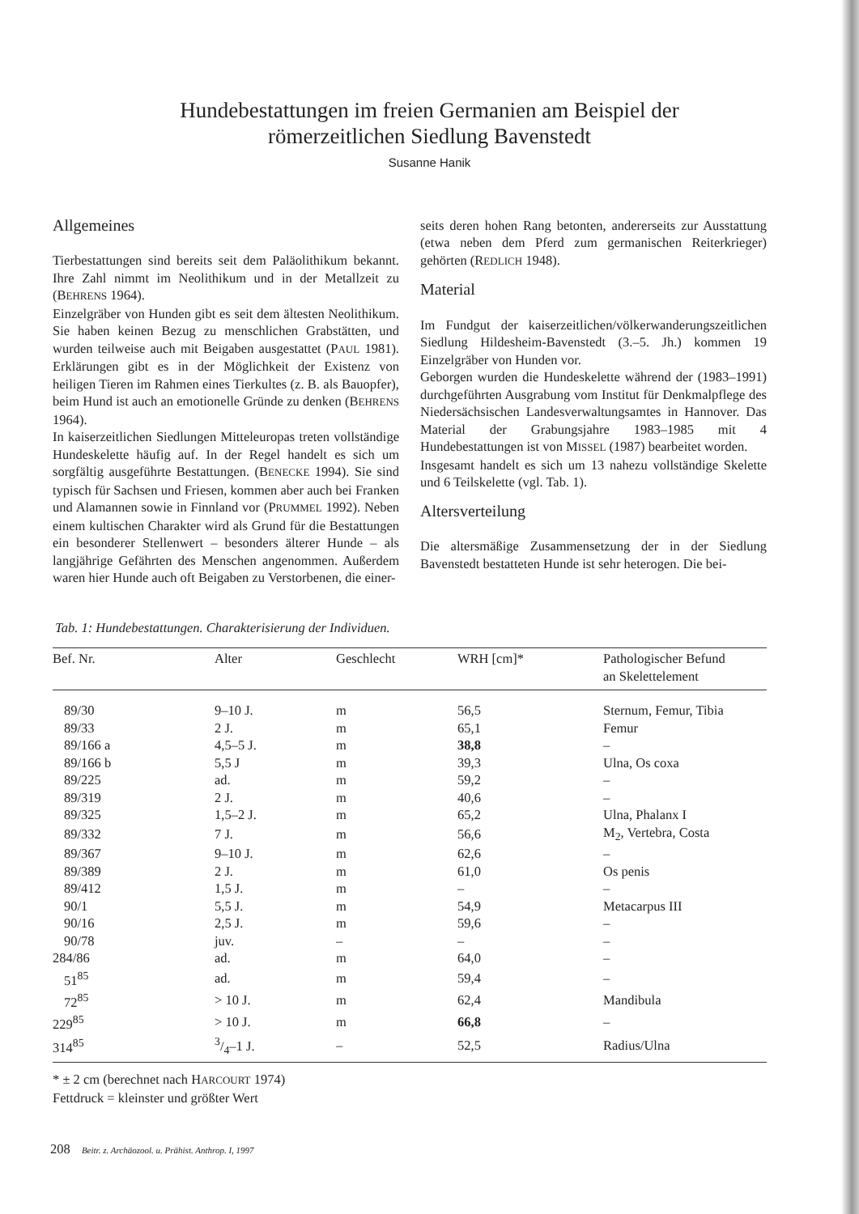Hundebestattungen im freien Germanien am Beispiel der
römerzeitlichen Siedlung Bavenstedt
Susanne Hanik
Allgemeines
Tierbestattungen sind bereits seit dem Paläolithikum bekannt. Ihre Zahl nimmt im Neolithikum und in der Metallzeit zu (BEHRENS 1964).
Einzelgräber von Hunden gibt es seit dem ältesten Neolithikum. Sie haben keinen Bezug zu menschlichen Grabstätten, und wurden teilweise auch mit Beigaben ausgestattet (PAUL 1981). Erklärungen gibt es in der Möglichkeit der Existenz von heiligen Tieren im Rahmen eines Tierkultes (z. B. als Bauopfer), beim Hund ist auch an emotionelle Gründe zu denken (BEHRENS 1964).
In kaiserzeitlichen Siedlungen Mitteleuropas treten vollständige Hundeskelette häufig auf. In der Regel handelt es sich um sorgfältig ausgeführte Bestattungen. (BENECKE 1994). Sie sind typisch für Sachsen und Friesen, kommen aber auch bei Franken und Alamannen sowie in Finnland vor (PRUMMEL 1992). Neben einem kultischen Charakter wird als Grund für die Bestattungen ein besonderer Stellenwert – besonders älterer Hunde – als langjährige Gefährten des Menschen angenommen. Außerdem waren hier Hunde auch oft Beigaben zu Verstorbenen, die einer-
seits deren hohen Rang betonten, andererseits zur Ausstattung (etwa neben dem Pferd zum germanischen Reiterkrieger) gehörten (REDLICH 1948).
Material
Im Fundgut der kaiserzeitlichen/völkerwanderungszeitlichen Siedlung Hildesheim-Bavenstedt (3.–5. Jh.) kommen 19 Einzelgräber von Hunden vor.
Geborgen wurden die Hundeskelette während der (1983–1991) durchgeführten Ausgrabung vom Institut für Denkmalpflege des Niedersächsischen Landesverwaltungsamtes in Hannover. Das Material der Grabungsjahre 1983–1985 mit 4 Hundebestattungen ist von MISSEL (1987) bearbeitet worden.
Insgesamt handelt es sich um 13 nahezu vollständige Skelette und 6 Teilskelette (vgl. Tab. 1).
Altersverteilung
Die altersmäßige Zusammensetzung der in der Siedlung Bavenstedt bestatteten Hunde ist sehr heterogen. Die bei-
Tab. 1: Hundebestattungen. Charakterisierung der Individuen.
| Bef. Nr. | Alter | Geschlecht | WRH [cm]* | Pathologischer Befund an Skelettelement |
| --- | --- | --- | --- | --- |
| 89/30 | 9–10 J. | m | 56,5 | Sternum, Femur, Tibia |
| 89/33 | 2 J. | m | 65,1 | Femur |
| 89/166 a | 4,5–5 J. | m | 38,8 | – |
| 89/166 b | 5,5 J | m | 39,3 | Ulna, Os coxa |
| 89/225 | ad. | m | 59,2 | – |
| 89/319 | 2 J. | m | 40,6 | – |
| 89/325 | 1,5–2 J. | m | 65,2 | Ulna, Phalanx I |
| 89/332 | 7 J. | m | 56,6 | M<sub>2</sub>, Vertebra, Costa |
| 89/367 | 9–10 J. | m | 62,6 | – |
| 89/389 | 2 J. | m | 61,0 | Os penis |
| 89/412 | 1,5 J. | m | – | – |
| 90/1 | 5,5 J. | m | 54,9 | Metacarpus III |
| 90/16 | 2,5 J. | m | 59,6 | – |
| 90/78 | juv. | – | – | – |
| 284/86 | ad. | m | 64,0 | – |
| 51<sup>85</sup> | ad. | m | 59,4 | – |
| 72<sup>85</sup> | > 10 J. | m | 62,4 | Mandibula |
| 229<sup>85</sup> | > 10 J. | m | 66,8 | – |
| 314<sup>85</sup> | 3/4–1 J. | – | 52,5 | Radius/Ulna |
* ± 2 cm (berechnet nach HARCOURT 1974)
Fettdruck = kleinster und größter Wert
208 Beitr. z. Archäozool. u. Prähist. Anthrop. I, 1997